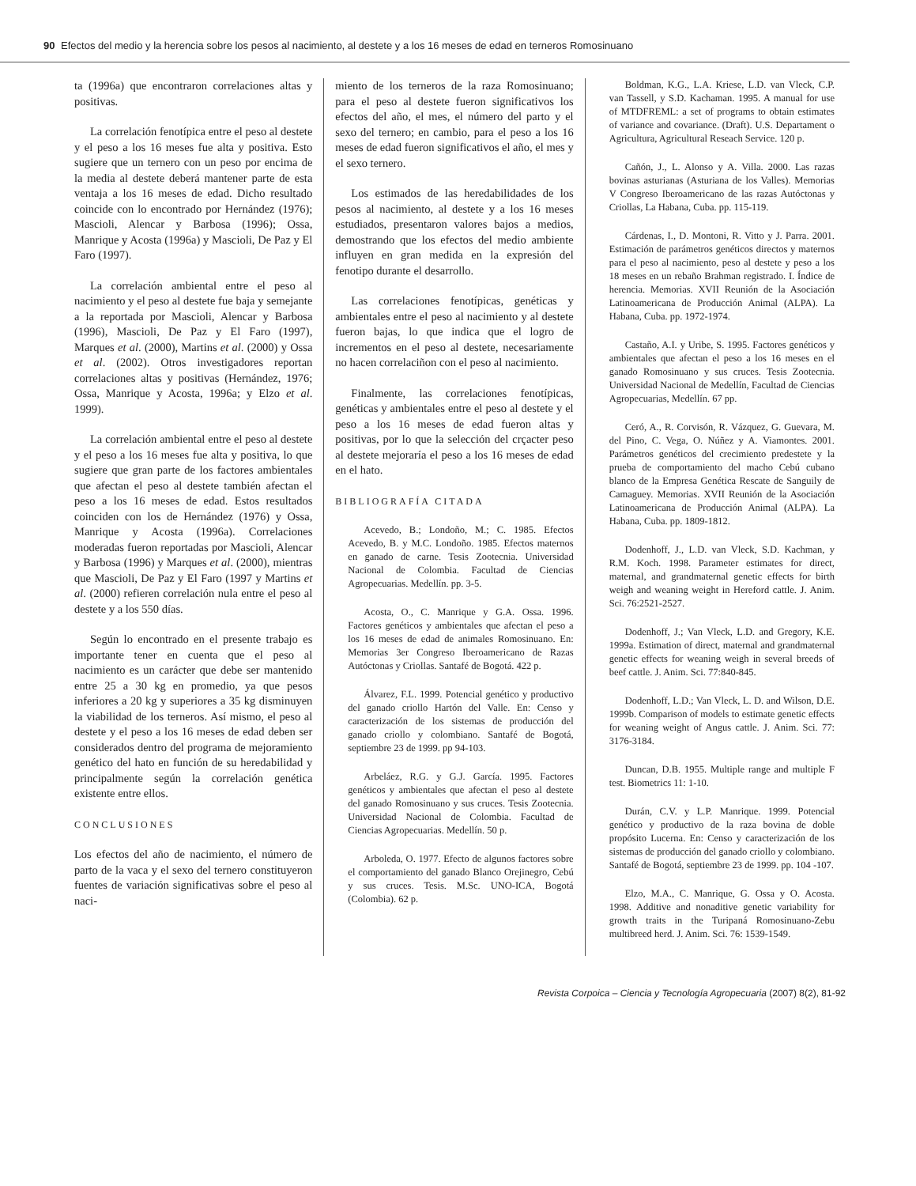90 Efectos del medio y la herencia sobre los pesos al nacimiento, al destete y a los 16 meses de edad en terneros Romosinuano
ta (1996a) que encontraron correlaciones altas y positivas.
La correlación fenotípica entre el peso al destete y el peso a los 16 meses fue alta y positiva. Esto sugiere que un ternero con un peso por encima de la media al destete deberá mantener parte de esta ventaja a los 16 meses de edad. Dicho resultado coincide con lo encontrado por Hernández (1976); Mascioli, Alencar y Barbosa (1996); Ossa, Manrique y Acosta (1996a) y Mascioli, De Paz y El Faro (1997).
La correlación ambiental entre el peso al nacimiento y el peso al destete fue baja y semejante a la reportada por Mascioli, Alencar y Barbosa (1996), Mascioli, De Paz y El Faro (1997), Marques et al. (2000), Martins et al. (2000) y Ossa et al. (2002). Otros investigadores reportan correlaciones altas y positivas (Hernández, 1976; Ossa, Manrique y Acosta, 1996a; y Elzo et al. 1999).
La correlación ambiental entre el peso al destete y el peso a los 16 meses fue alta y positiva, lo que sugiere que gran parte de los factores ambientales que afectan el peso al destete también afectan el peso a los 16 meses de edad. Estos resultados coinciden con los de Hernández (1976) y Ossa, Manrique y Acosta (1996a). Correlaciones moderadas fueron reportadas por Mascioli, Alencar y Barbosa (1996) y Marques et al. (2000), mientras que Mascioli, De Paz y El Faro (1997 y Martins et al. (2000) refieren correlación nula entre el peso al destete y a los 550 días.
Según lo encontrado en el presente trabajo es importante tener en cuenta que el peso al nacimiento es un carácter que debe ser mantenido entre 25 a 30 kg en promedio, ya que pesos inferiores a 20 kg y superiores a 35 kg disminuyen la viabilidad de los terneros. Así mismo, el peso al destete y el peso a los 16 meses de edad deben ser considerados dentro del programa de mejoramiento genético del hato en función de su heredabilidad y principalmente según la correlación genética existente entre ellos.
CONCLUSIONES
Los efectos del año de nacimiento, el número de parto de la vaca y el sexo del ternero constituyeron fuentes de variación significativas sobre el peso al naci-
miento de los terneros de la raza Romosinuano; para el peso al destete fueron significativos los efectos del año, el mes, el número del parto y el sexo del ternero; en cambio, para el peso a los 16 meses de edad fueron significativos el año, el mes y el sexo ternero.
Los estimados de las heredabilidades de los pesos al nacimiento, al destete y a los 16 meses estudiados, presentaron valores bajos a medios, demostrando que los efectos del medio ambiente influyen en gran medida en la expresión del fenotipo durante el desarrollo.
Las correlaciones fenotípicas, genéticas y ambientales entre el peso al nacimiento y al destete fueron bajas, lo que indica que el logro de incrementos en el peso al destete, necesariamente no hacen correlaciñon con el peso al nacimiento.
Finalmente, las correlaciones fenotípicas, genéticas y ambientales entre el peso al destete y el peso a los 16 meses de edad fueron altas y positivas, por lo que la selección del crçacter peso al destete mejoraría el peso a los 16 meses de edad en el hato.
BIBLIOGRAFÍA CITADA
Acevedo, B.; Londoño, M.; C. 1985. Efectos Acevedo, B. y M.C. Londoño. 1985. Efectos maternos en ganado de carne. Tesis Zootecnia. Universidad Nacional de Colombia. Facultad de Ciencias Agropecuarias. Medellín. pp. 3-5.
Acosta, O., C. Manrique y G.A. Ossa. 1996. Factores genéticos y ambientales que afectan el peso a los 16 meses de edad de animales Romosinuano. En: Memorias 3er Congreso Iberoamericano de Razas Autóctonas y Criollas. Santafé de Bogotá. 422 p.
Álvarez, F.L. 1999. Potencial genético y productivo del ganado criollo Hartón del Valle. En: Censo y caracterización de los sistemas de producción del ganado criollo y colombiano. Santafé de Bogotá, septiembre 23 de 1999. pp 94-103.
Arbeláez, R.G. y G.J. García. 1995. Factores genéticos y ambientales que afectan el peso al destete del ganado Romosinuano y sus cruces. Tesis Zootecnia. Universidad Nacional de Colombia. Facultad de Ciencias Agropecuarias. Medellín. 50 p.
Arboleda, O. 1977. Efecto de algunos factores sobre el comportamiento del ganado Blanco Orejinegro, Cebú y sus cruces. Tesis. M.Sc. UNO-ICA, Bogotá (Colombia). 62 p.
Boldman, K.G., L.A. Kriese, L.D. van Vleck, C.P. van Tassell, y S.D. Kachaman. 1995. A manual for use of MTDFREML: a set of programs to obtain estimates of variance and covariance. (Draft). U.S. Departament o Agricultura, Agricultural Reseach Service. 120 p.
Cañón, J., L. Alonso y A. Villa. 2000. Las razas bovinas asturianas (Asturiana de los Valles). Memorias V Congreso Iberoamericano de las razas Autóctonas y Criollas, La Habana, Cuba. pp. 115-119.
Cárdenas, I., D. Montoni, R. Vitto y J. Parra. 2001. Estimación de parámetros genéticos directos y maternos para el peso al nacimiento, peso al destete y peso a los 18 meses en un rebaño Brahman registrado. I. Índice de herencia. Memorias. XVII Reunión de la Asociación Latinoamericana de Producción Animal (ALPA). La Habana, Cuba. pp. 1972-1974.
Castaño, A.I. y Uribe, S. 1995. Factores genéticos y ambientales que afectan el peso a los 16 meses en el ganado Romosinuano y sus cruces. Tesis Zootecnia. Universidad Nacional de Medellín, Facultad de Ciencias Agropecuarias, Medellín. 67 pp.
Ceró, A., R. Corvisón, R. Vázquez, G. Guevara, M. del Pino, C. Vega, O. Núñez y A. Viamontes. 2001. Parámetros genéticos del crecimiento predestete y la prueba de comportamiento del macho Cebú cubano blanco de la Empresa Genética Rescate de Sanguily de Camaguey. Memorias. XVII Reunión de la Asociación Latinoamericana de Producción Animal (ALPA). La Habana, Cuba. pp. 1809-1812.
Dodenhoff, J., L.D. van Vleck, S.D. Kachman, y R.M. Koch. 1998. Parameter estimates for direct, maternal, and grandmaternal genetic effects for birth weigh and weaning weight in Hereford cattle. J. Anim. Sci. 76:2521-2527.
Dodenhoff, J.; Van Vleck, L.D. and Gregory, K.E. 1999a. Estimation of direct, maternal and grandmaternal genetic effects for weaning weigh in several breeds of beef cattle. J. Anim. Sci. 77:840-845.
Dodenhoff, L.D.; Van Vleck, L. D. and Wilson, D.E. 1999b. Comparison of models to estimate genetic effects for weaning weight of Angus cattle. J. Anim. Sci. 77: 3176-3184.
Duncan, D.B. 1955. Multiple range and multiple F test. Biometrics 11: 1-10.
Durán, C.V. y L.P. Manrique. 1999. Potencial genético y productivo de la raza bovina de doble propósito Lucerna. En: Censo y caracterización de los sistemas de producción del ganado criollo y colombiano. Santafé de Bogotá, septiembre 23 de 1999. pp. 104 -107.
Elzo, M.A., C. Manrique, G. Ossa y O. Acosta. 1998. Additive and nonaditive genetic variability for growth traits in the Turipaná Romosinuano-Zebu multibreed herd. J. Anim. Sci. 76: 1539-1549.
Revista Corpoica – Ciencia y Tecnología Agropecuaria (2007) 8(2), 81-92